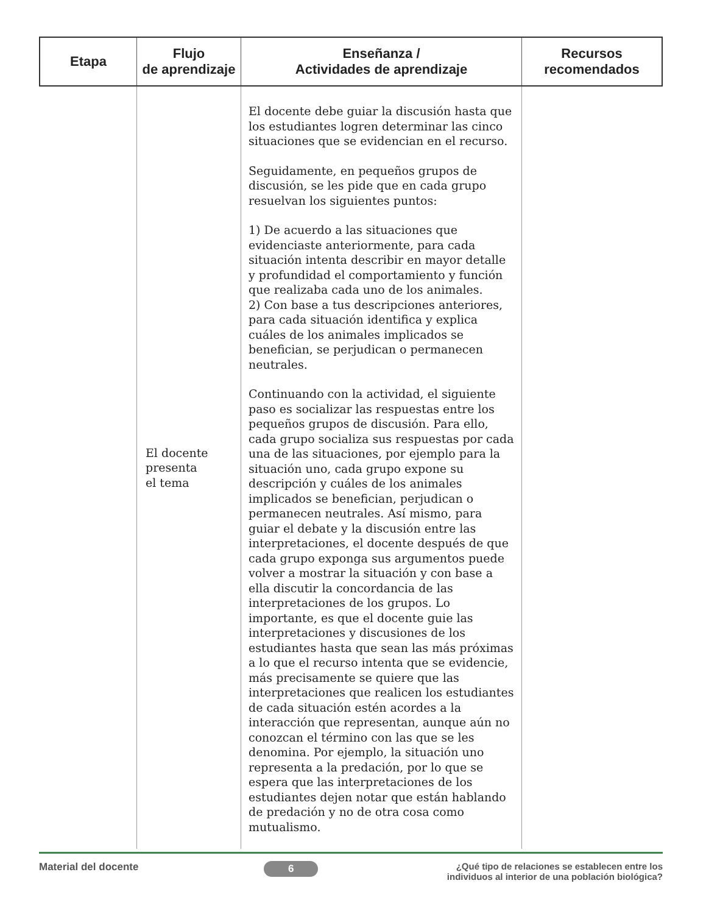| Etapa | Flujo de aprendizaje | Enseñanza / Actividades de aprendizaje | Recursos recomendados |
| --- | --- | --- | --- |
| | El docente presenta el tema | El docente debe guiar la discusión hasta que los estudiantes logren determinar las cinco situaciones que se evidencian en el recurso. Seguidamente, en pequeños grupos de discusión, se les pide que en cada grupo resuelvan los siguientes puntos: 1) De acuerdo a las situaciones que evidenciaste anteriormente, para cada situación intenta describir en mayor detalle y profundidad el comportamiento y función que realizaba cada uno de los animales. 2) Con base a tus descripciones anteriores, para cada situación identifica y explica cuáles de los animales implicados se benefician, se perjudican o permanecen neutrales. Continuando con la actividad, el siguiente paso es socializar las respuestas entre los pequeños grupos de discusión. Para ello, cada grupo socializa sus respuestas por cada una de las situaciones, por ejemplo para la situación uno, cada grupo expone su descripción y cuáles de los animales implicados se benefician, perjudican o permanecen neutrales. Así mismo, para guiar el debate y la discusión entre las interpretaciones, el docente después de que cada grupo exponga sus argumentos puede volver a mostrar la situación y con base a ella discutir la concordancia de las interpretaciones de los grupos. Lo importante, es que el docente guie las interpretaciones y discusiones de los estudiantes hasta que sean las más próximas a lo que el recurso intenta que se evidencie, más precisamente se quiere que las interpretaciones que realicen los estudiantes de cada situación estén acordes a la interacción que representan, aunque aún no conozcan el término con las que se les denomina. Por ejemplo, la situación uno representa a la predación, por lo que se espera que las interpretaciones de los estudiantes dejen notar que están hablando de predación y no de otra cosa como mutualismo. | |
Material del docente 6 ¿Qué tipo de relaciones se establecen entre los individuos al interior de una población biológica?